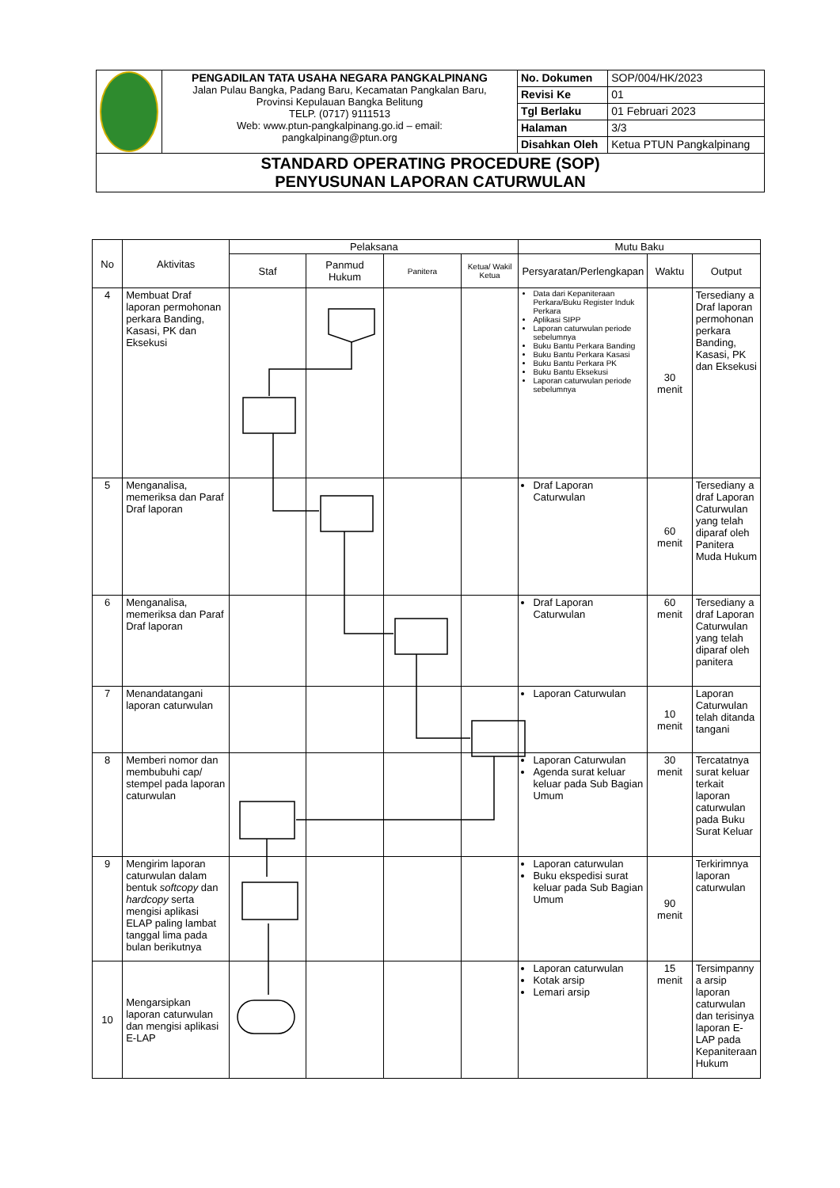| | PENGADILAN TATA USAHA NEGARA PANGKALPINANG Jalan Pulau Bangka, Padang Baru, Kecamatan Pangkalan Baru, Provinsi Kepulauan Bangka Belitung TELP. (0717) 9111513 Web: www.ptun-pangkalpinang.go.id – email: pangkalpinang@ptun.org | No. Dokumen | SOP/004/HK/2023 |
| | | Revisi Ke | 01 |
| | | Tgl Berlaku | 01 Februari 2023 |
| | | Halaman | 3/3 |
| | | Disahkan Oleh | Ketua PTUN Pangkalpinang |
| STANDARD OPERATING PROCEDURE (SOP) PENYUSUNAN LAPORAN CATURWULAN | | | |
| No | Aktivitas | Pelaksana | | | | Mutu Baku | | |
| --- | --- | --- | --- | --- | --- | --- | --- | --- |
| | | Staf | Panmud Hukum | Panitera | Ketua/ Wakil Ketua | Persyaratan/Perlengkapan | Waktu | Output |
| 4 | Membuat Draf laporan permohonan perkara Banding, Kasasi, PK dan Eksekusi | | | | | Data dari Kepaniteraan Perkara/Buku Register Induk Perkara Aplikasi SIPP Laporan caturwulan periode sebelumnya Buku Bantu Perkara Banding Buku Bantu Perkara Kasasi Buku Bantu Perkara PK Buku Bantu Eksekusi Laporan caturwulan periode sebelumnya | 30 menit | Tersediany a Draf laporan permohonan perkara Banding, Kasasi, PK dan Eksekusi |
| 5 | Menganalisa, memeriksa dan Paraf Draf laporan | | | | | Draf Laporan Caturwulan | 60 menit | Tersediany a draf Laporan Caturwulan yang telah diparaf oleh Panitera Muda Hukum |
| 6 | Menganalisa, memeriksa dan Paraf Draf laporan | | | | | Draf Laporan Caturwulan | 60 menit | Tersediany a draf Laporan Caturwulan yang telah diparaf oleh panitera |
| 7 | Menandatangani laporan caturwulan | | | | | Laporan Caturwulan | 10 menit | Laporan Caturwulan telah ditanda tangani |
| 8 | Memberi nomor dan membubuhi cap/ stempel pada laporan caturwulan | | | | | Laporan Caturwulan Agenda surat keluar keluar pada Sub Bagian Umum | 30 menit | Tercatatnya surat keluar terkait laporan caturwulan pada Buku Surat Keluar |
| 9 | Mengirim laporan caturwulan dalam bentuk softcopy dan hardcopy serta mengisi aplikasi ELAP paling lambat tanggal lima pada bulan berikutnya | | | | | Laporan caturwulan Buku ekspedisi surat keluar pada Sub Bagian Umum | 90 menit | Terkirimnya laporan caturwulan |
| 10 | Mengarsipkan laporan caturwulan dan mengisi aplikasi E-LAP | | | | | Laporan caturwulan Kotak arsip Lemari arsip | 15 menit | Tersimpanny a arsip laporan caturwulan dan terisinya laporan E-LAP pada Kepaniteraan Hukum |